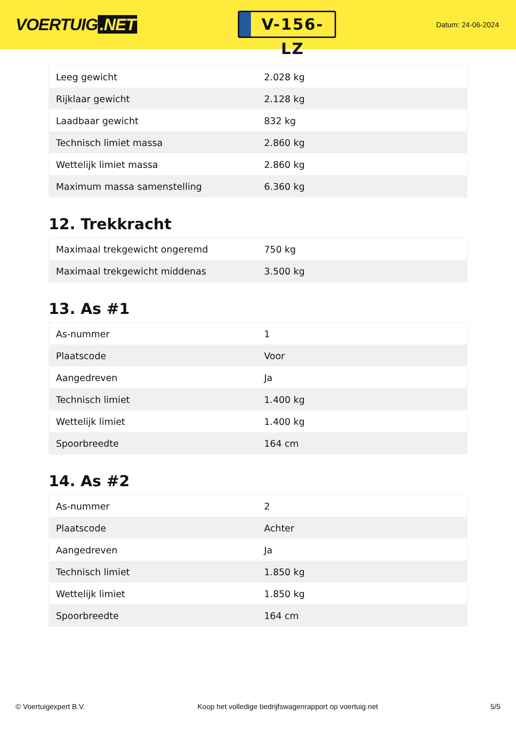VOERTUIG.NET
V-156-LZ
Datum: 24-06-2024
| Leeg gewicht | 2.028 kg |
| Rijklaar gewicht | 2.128 kg |
| Laadbaar gewicht | 832 kg |
| Technisch limiet massa | 2.860 kg |
| Wettelijk limiet massa | 2.860 kg |
| Maximum massa samenstelling | 6.360 kg |
12. Trekkracht
| Maximaal trekgewicht ongeremd | 750 kg |
| Maximaal trekgewicht middenas | 3.500 kg |
13. As #1
| As-nummer | 1 |
| Plaatscode | Voor |
| Aangedreven | Ja |
| Technisch limiet | 1.400 kg |
| Wettelijk limiet | 1.400 kg |
| Spoorbreedte | 164 cm |
14. As #2
| As-nummer | 2 |
| Plaatscode | Achter |
| Aangedreven | Ja |
| Technisch limiet | 1.850 kg |
| Wettelijk limiet | 1.850 kg |
| Spoorbreedte | 164 cm |
© Voertuigexpert B.V. Koop het volledige bedrijfswagenrapport op voertuig.net 5/5